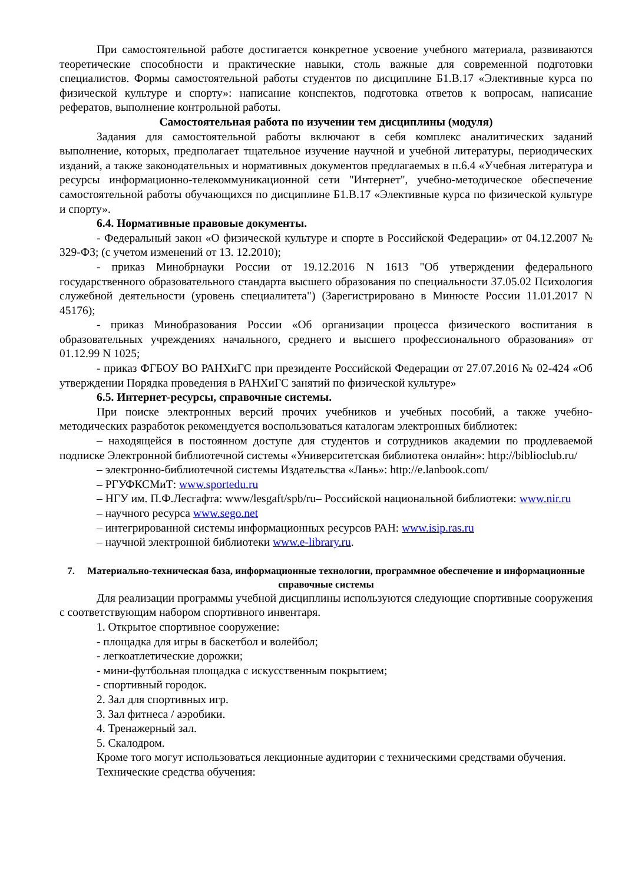При самостоятельной работе достигается конкретное усвоение учебного материала, развиваются теоретические способности и практические навыки, столь важные для современной подготовки специалистов. Формы самостоятельной работы студентов по дисциплине Б1.В.17 «Элективные курса по физической культуре и спорту»: написание конспектов, подготовка ответов к вопросам, написание рефератов, выполнение контрольной работы.
Самостоятельная работа по изучении тем дисциплины (модуля)
Задания для самостоятельной работы включают в себя комплекс аналитических заданий выполнение, которых, предполагает тщательное изучение научной и учебной литературы, периодических изданий, а также законодательных и нормативных документов предлагаемых в п.6.4 «Учебная литература и ресурсы информационно-телекоммуникационной сети "Интернет", учебно-методическое обеспечение самостоятельной работы обучающихся по дисциплине Б1.В.17 «Элективные курса по физической культуре и спорту».
6.4. Нормативные правовые документы.
- Федеральный закон «О физической культуре и спорте в Российской Федерации» от 04.12.2007 № 329-ФЗ; (с учетом изменений от 13. 12.2010);
- приказ Минобрнауки России от 19.12.2016 N 1613 "Об утверждении федерального государственного образовательного стандарта высшего образования по специальности 37.05.02 Психология служебной деятельности (уровень специалитета") (Зарегистрировано в Минюсте России 11.01.2017 N 45176);
- приказ Минобразования России «Об организации процесса физического воспитания в образовательных учреждениях начального, среднего и высшего профессионального образования» от 01.12.99 N 1025;
- приказ ФГБОУ ВО РАНХиГС при президенте Российской Федерации от 27.07.2016 № 02-424 «Об утверждении Порядка проведения в РАНХиГС занятий по физической культуре»
6.5. Интернет-ресурсы, справочные системы.
При поиске электронных версий прочих учебников и учебных пособий, а также учебно-методических разработок рекомендуется воспользоваться каталогам электронных библиотек:
– находящейся в постоянном доступе для студентов и сотрудников академии по продлеваемой подписке Электронной библиотечной системы «Университетская библиотека онлайн»: http://biblioclub.ru/
– электронно-библиотечной системы Издательства «Лань»: http://e.lanbook.com/
– РГУФКСМиТ: www.sportedu.ru
– НГУ им. П.Ф.Лесгафта: www/lesgaft/spb/ru– Российской национальной библиотеки: www.nir.ru
– научного ресурса www.sego.net
– интегрированной системы информационных ресурсов РАН: www.isip.ras.ru
– научной электронной библиотеки www.e-library.ru.
7. Материально-техническая база, информационные технологии, программное обеспечение и информационные справочные системы
Для реализации программы учебной дисциплины используются следующие спортивные сооружения с соответствующим набором спортивного инвентаря.
1. Открытое спортивное сооружение:
- площадка для игры в баскетбол и волейбол;
- легкоатлетические дорожки;
- мини-футбольная площадка с искусственным покрытием;
- спортивный городок.
2. Зал для спортивных игр.
3. Зал фитнеса / аэробики.
4. Тренажерный зал.
5. Скалодром.
Кроме того могут использоваться лекционные аудитории с техническими средствами обучения.
Технические средства обучения: